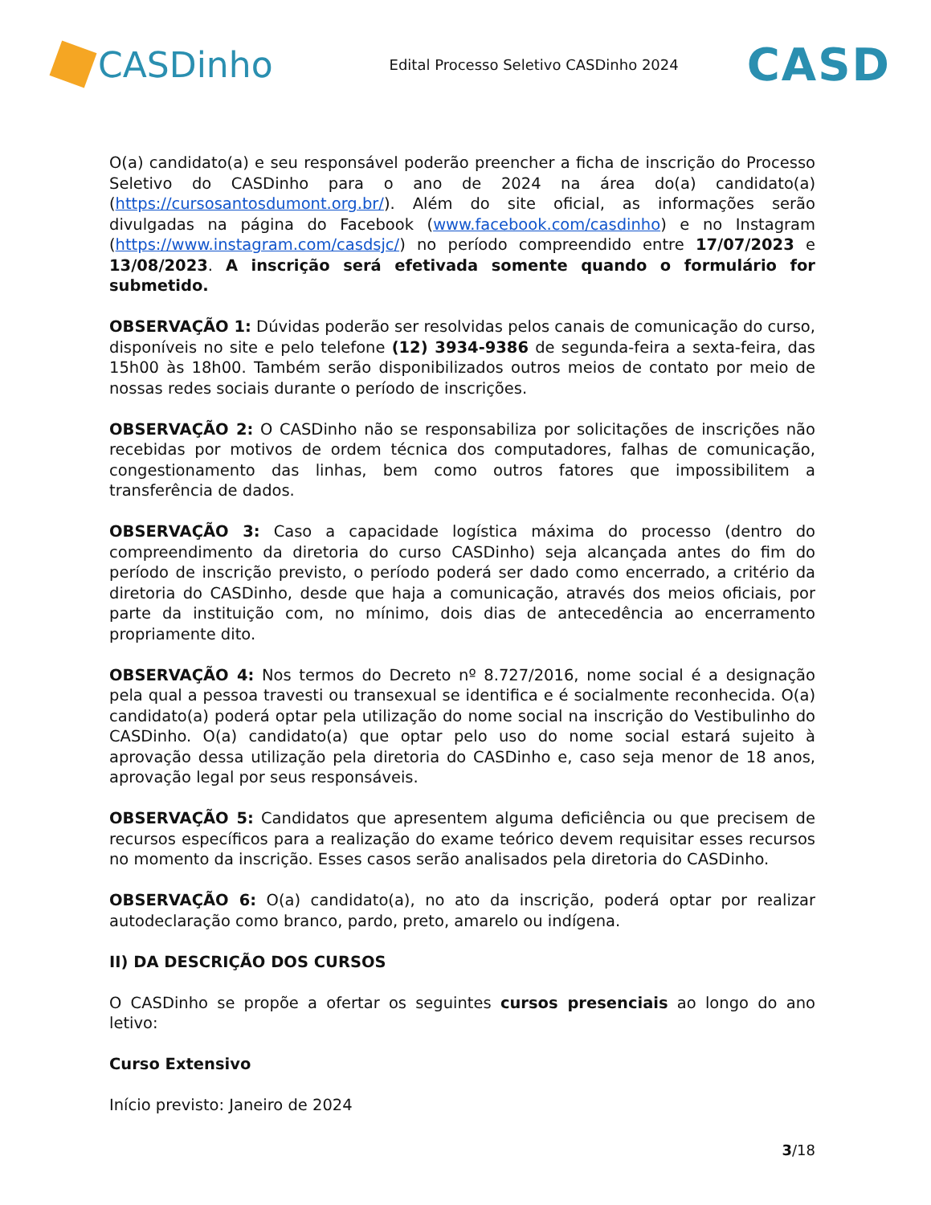CASDinho
Edital Processo Seletivo CASDinho 2024
CASD
O(a) candidato(a) e seu responsável poderão preencher a ficha de inscrição do Processo Seletivo do CASDinho para o ano de 2024 na área do(a) candidato(a) (https://cursosantosdumont.org.br/). Além do site oficial, as informações serão divulgadas na página do Facebook (www.facebook.com/casdinho) e no Instagram (https://www.instagram.com/casdsjc/) no período compreendido entre 17/07/2023 e 13/08/2023. A inscrição será efetivada somente quando o formulário for submetido.
OBSERVAÇÃO 1: Dúvidas poderão ser resolvidas pelos canais de comunicação do curso, disponíveis no site e pelo telefone (12) 3934-9386 de segunda-feira a sexta-feira, das 15h00 às 18h00. Também serão disponibilizados outros meios de contato por meio de nossas redes sociais durante o período de inscrições.
OBSERVAÇÃO 2: O CASDinho não se responsabiliza por solicitações de inscrições não recebidas por motivos de ordem técnica dos computadores, falhas de comunicação, congestionamento das linhas, bem como outros fatores que impossibilitem a transferência de dados.
OBSERVAÇÃO 3: Caso a capacidade logística máxima do processo (dentro do compreendimento da diretoria do curso CASDinho) seja alcançada antes do fim do período de inscrição previsto, o período poderá ser dado como encerrado, a critério da diretoria do CASDinho, desde que haja a comunicação, através dos meios oficiais, por parte da instituição com, no mínimo, dois dias de antecedência ao encerramento propriamente dito.
OBSERVAÇÃO 4: Nos termos do Decreto nº 8.727/2016, nome social é a designação pela qual a pessoa travesti ou transexual se identifica e é socialmente reconhecida. O(a) candidato(a) poderá optar pela utilização do nome social na inscrição do Vestibulinho do CASDinho. O(a) candidato(a) que optar pelo uso do nome social estará sujeito à aprovação dessa utilização pela diretoria do CASDinho e, caso seja menor de 18 anos, aprovação legal por seus responsáveis.
OBSERVAÇÃO 5: Candidatos que apresentem alguma deficiência ou que precisem de recursos específicos para a realização do exame teórico devem requisitar esses recursos no momento da inscrição. Esses casos serão analisados pela diretoria do CASDinho.
OBSERVAÇÃO 6: O(a) candidato(a), no ato da inscrição, poderá optar por realizar autodeclaração como branco, pardo, preto, amarelo ou indígena.
II) DA DESCRIÇÃO DOS CURSOS
O CASDinho se propõe a ofertar os seguintes cursos presenciais ao longo do ano letivo:
Curso Extensivo
Início previsto: Janeiro de 2024
3/18